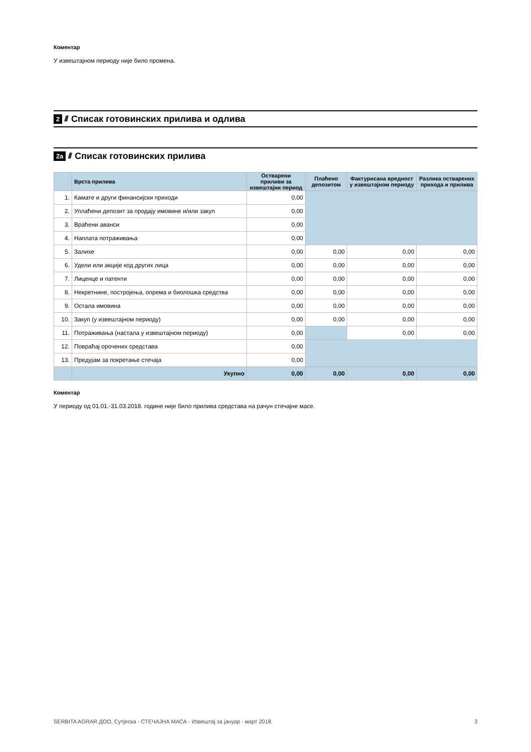Коментар
У извештајном периоду није било промена.
2 //// Списак готовинских прилива и одлива
2a //// Списак готовинских прилива
| | Врста прилива | Остварени приливи за извештајни период | Плаћено депозитом | Фактурисана вредност у извештајном периоду | Разлика остварених прихода и прилива |
| --- | --- | --- | --- | --- | --- |
| 1. | Камате и други финансијски приходи | 0,00 | | | |
| 2. | Уплаћени депозит за продају имовине и/или закуп | 0,00 | | | |
| 3. | Враћени аванси | 0,00 | | | |
| 4. | Наплата потраживања | 0,00 | | | |
| 5. | Залихе | 0,00 | 0,00 | 0,00 | 0,00 |
| 6. | Удели или акције код других лица | 0,00 | 0,00 | 0,00 | 0,00 |
| 7. | Лиценце и патенти | 0,00 | 0,00 | 0,00 | 0,00 |
| 8. | Некретнине, постројења, опрема и биолошка средства | 0,00 | 0,00 | 0,00 | 0,00 |
| 9. | Остала имовина | 0,00 | 0,00 | 0,00 | 0,00 |
| 10. | Закуп (у извештајном периоду) | 0,00 | 0,00 | 0,00 | 0,00 |
| 11. | Потраживања (настала у извештајном периоду) | 0,00 | | 0,00 | 0,00 |
| 12. | Повраћај орочених средстава | 0,00 | | | |
| 13. | Предујам за покретање стечаја | 0,00 | | | |
| | Укупно | 0,00 | 0,00 | 0,00 | 0,00 |
Коментар
У периоду од 01.01.-31.03.2018. године није било прилива средстава на рачун стечајне масе.
SERBITA AGRAR ДОО, Сутјеска - СТЕЧАЈНА МАСА - Извештај за јануар - март 2018. 3